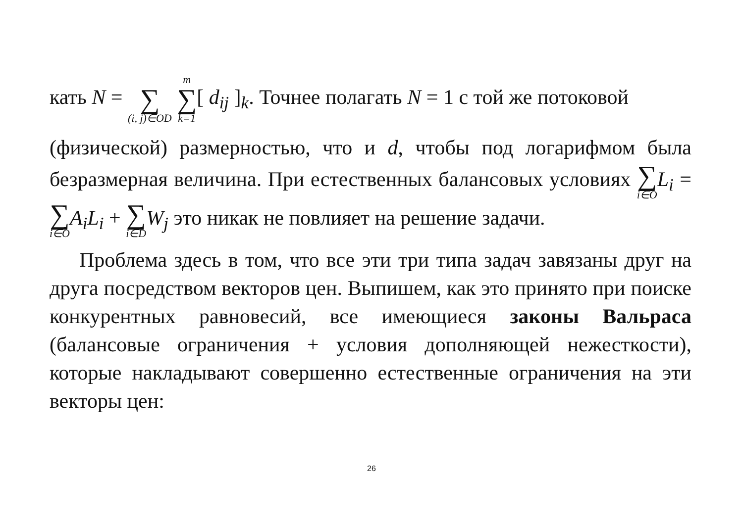кать N = ∑ (i, j)∈OD m ∑ k=1[ d<sub>ij</sub> ]<sub>k</sub>. Точнее полагать N = 1 с той же потоковой
(физической) размерностью, что и d, чтобы под логарифмом была безразмерная величина. При естественных балансовых условиях ∑ i∈O L<sub>i</sub> = ∑ i∈O A<sub>i</sub>L<sub>i</sub> + ∑ i∈D W<sub>j</sub> это никак не повлияет на решение задачи.
Проблема здесь в том, что все эти три типа задач завязаны друг на друга посредством векторов цен. Выпишем, как это принято при поиске конкурентных равновесий, все имеющиеся законы Вальраса (балансовые ограничения + условия дополняющей нежесткости), которые накладывают совершенно естественные ограничения на эти векторы цен:
26